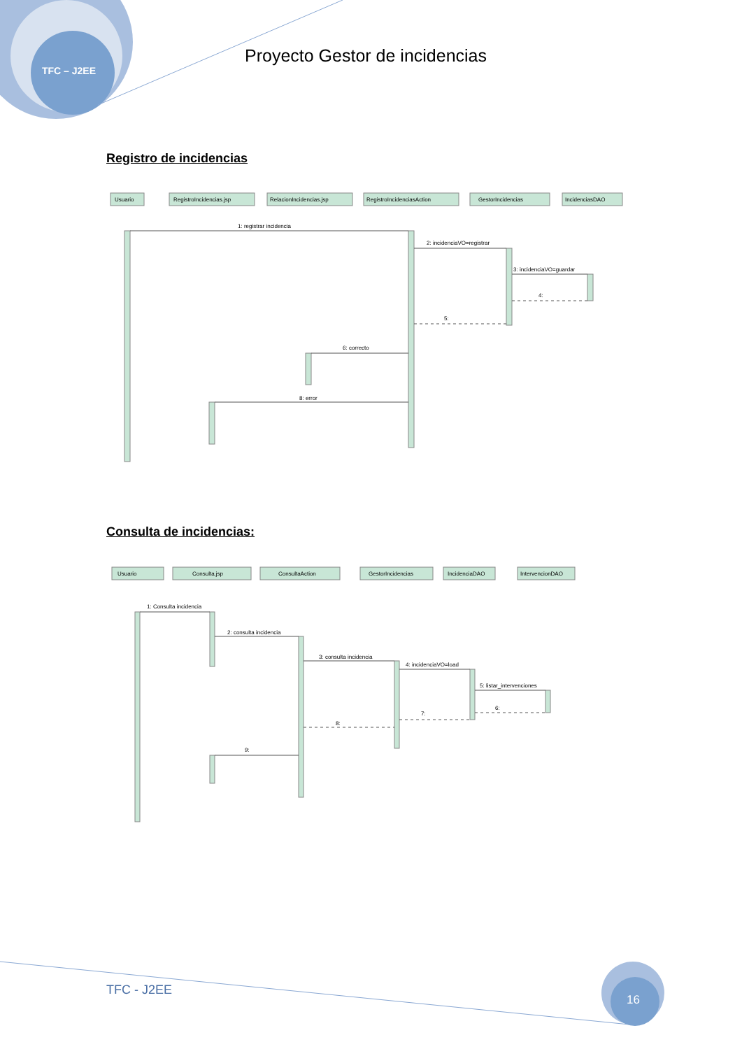TFC – J2EE
Proyecto Gestor de incidencias
Registro de incidencias
Usuario
RegistroIncidencias.jsp
RelacionIncidencias.jsp
RegistroIncidenciasAction
GestorIncidencias
IncidenciasDAO
1: registrar incidencia
2: incidenciaVO=registrar
3: incidenciaVO=guardar
4:
5:
6: correcto
8: error
Consulta de incidencias:
Usuario
Consulta.jsp
ConsultaAction
GestorIncidencias
IncidenciaDAO
IntervencionDAO
1: Consulta incidencia
2: consulta incidencia
3: consulta incidencia
4: incidenciaVO=load
5: listar_intervenciones
6:
7:
8:
9:
TFC - J2EE
16